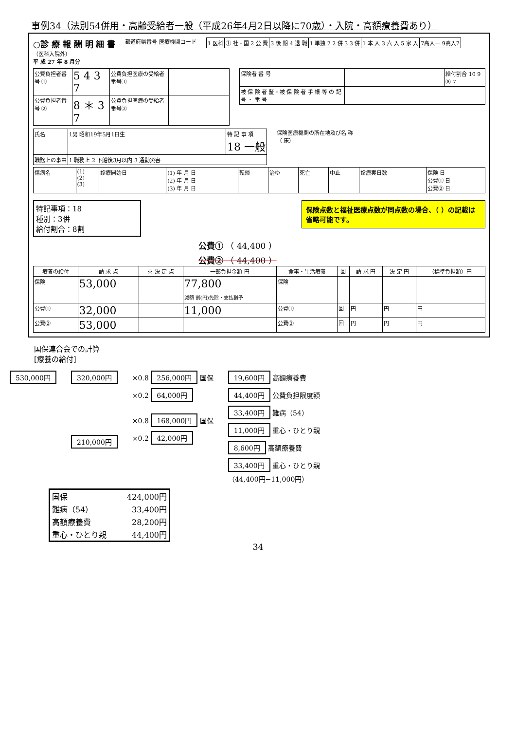事例34（法別54併用・高齢受給者一般（平成26年4月2日以降に70歳）・入院・高額療養費あり）
○診 療 報 酬 明 細 書
（医科入院外）
平 成 27 年 8 月分
都道府県番号 医療機関コード
| 1 医科 | ① 社・国 2 公 費 | 3 後 期 4 退 職 | 1 単独 2 2 併 3 3 併 | 1 本 入 3 六 入 5 家 入 | 7高入一 9高入7 |
| 公費負担者番号 ① | 5 4 3 7 | 公費負担医療の受給者番号① | |
| 公費負担者番号 ② | 8 ＊ 3 7 | 公費負担医療の受給者番号② | |
| 保険者 番 号 | | 給付割合 10 9 ⑧ 7 |
| 被 保 険 者 証・被 保 険 者 手 帳 等 の 記 号 ・ 番 号 | | |
| 氏名 | 1男 昭和19年5月1日生 | 特 記 事 項 18 一般 |
| 職務上の事由 | 1 職務上 2 下船後3月以内 3 通勤災害 | |
保険医療機関の所在地及び名 称
（ 床）
| 傷病名 | (1) (2) (3) | 診療開始日 | (1) 年 月 日 (2) 年 月 日 (3) 年 月 日 | 転帰 | 治ゆ | 死亡 | 中止 | 診療実日数 | 保険 日 公費① 日 公費② 日 |
特記事項：18
種別：3併
給付割合：8割
保険点数と福祉医療点数が同点数の場合、（ ）の記載は省略可能です。
公費① （ 44,400 ）
公費② （ 44,400 ）
| 療養の給付 | 請 求 点 | ※ 決 定 点 | 一部負担金額 円 | 食事・生活療養 | 回 | 請 求 円 | 決 定 円 | （標準負担額）円 |
| --- | --- | --- | --- | --- | --- | --- | --- | --- |
| 保険 | 53,000 | | 77,800 減額 割(円)免除・支払猶予 | 保険 | | | | |
| 公費① | 32,000 | | 11,000 | 公費① | 回 | 円 | 円 | 円 |
| 公費② | 53,000 | | | 公費② | 回 | 円 | 円 | 円 |
国保連合会での計算
[療養の給付]
530,000円 320,000円
210,000円
×0.8 256,000円 国保
×0.2 64,000円
×0.8 168,000円 国保
×0.2 42,000円
19,600円 高額療養費
44,400円 公費負担限度額
33,400円 難病（54）
11,000円 重心・ひとり親
8,600円 高額療養費
33,400円 重心・ひとり親
（44,400円−11,000円）
| 国保 | 424,000円 |
| 難病（54） | 33,400円 |
| 高額療養費 | 28,200円 |
| 重心・ひとり親 | 44,400円 |
34